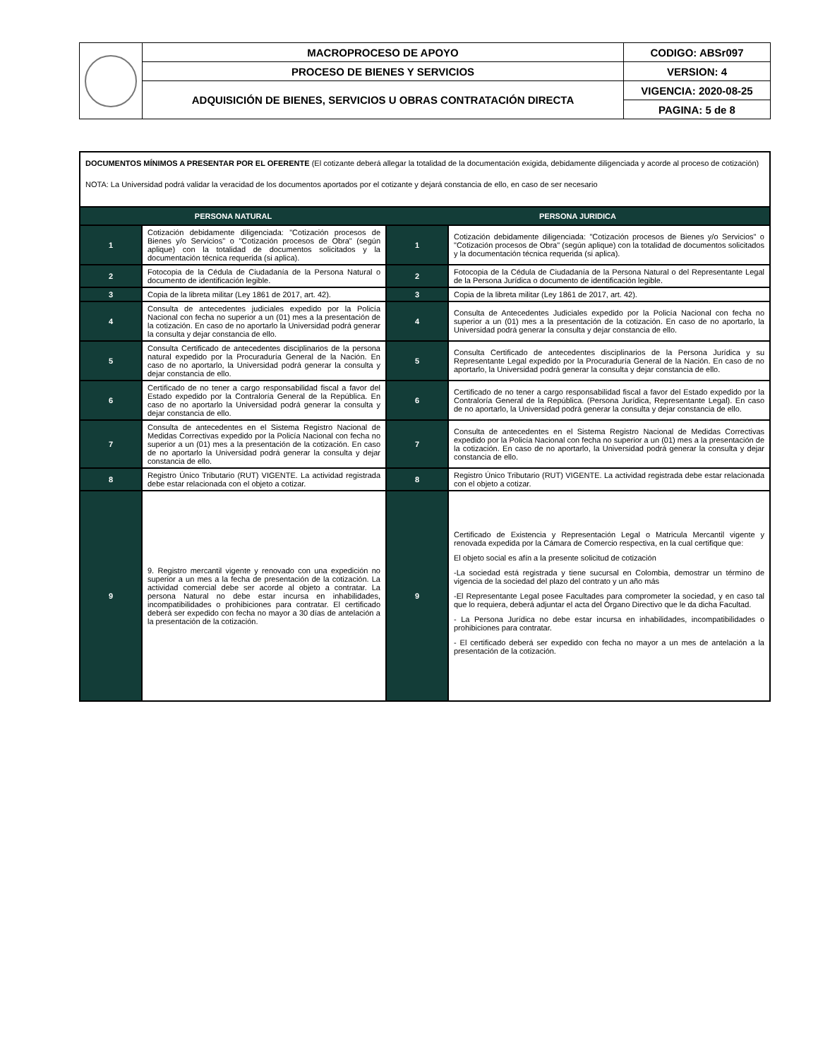| | MACROPROCESO DE APOYO | CODIGO: ABSr097 |
| | PROCESO DE BIENES Y SERVICIOS | VERSION: 4 |
| | ADQUISICIÓN DE BIENES, SERVICIOS U OBRAS CONTRATACIÓN DIRECTA | VIGENCIA: 2020-08-25 |
| | | PAGINA: 5 de 8 |
| DOCUMENTOS MÍNIMOS A PRESENTAR POR EL OFERENTE (El cotizante deberá allegar la totalidad de la documentación exigida, debidamente diligenciada y acorde al proceso de cotización) NOTA: La Universidad podrá validar la veracidad de los documentos aportados por el cotizante y dejará constancia de ello, en caso de ser necesario | | | |
| PERSONA NATURAL | | PERSONA JURIDICA | |
| 1 | Cotización debidamente diligenciada: "Cotización procesos de Bienes y/o Servicios" o "Cotización procesos de Obra" (según aplique) con la totalidad de documentos solicitados y la documentación técnica requerida (si aplica). | 1 | Cotización debidamente diligenciada: "Cotización procesos de Bienes y/o Servicios" o "Cotización procesos de Obra" (según aplique) con la totalidad de documentos solicitados y la documentación técnica requerida (si aplica). |
| 2 | Fotocopia de la Cédula de Ciudadanía de la Persona Natural o documento de identificación legible. | 2 | Fotocopia de la Cédula de Ciudadanía de la Persona Natural o del Representante Legal de la Persona Jurídica o documento de identificación legible. |
| 3 | Copia de la libreta militar (Ley 1861 de 2017, art. 42). | 3 | Copia de la libreta militar (Ley 1861 de 2017, art. 42). |
| 4 | Consulta de antecedentes judiciales expedido por la Policía Nacional con fecha no superior a un (01) mes a la presentación de la cotización. En caso de no aportarlo la Universidad podrá generar la consulta y dejar constancia de ello. | 4 | Consulta de Antecedentes Judiciales expedido por la Policía Nacional con fecha no superior a un (01) mes a la presentación de la cotización. En caso de no aportarlo, la Universidad podrá generar la consulta y dejar constancia de ello. |
| 5 | Consulta Certificado de antecedentes disciplinarios de la persona natural expedido por la Procuraduría General de la Nación. En caso de no aportarlo, la Universidad podrá generar la consulta y dejar constancia de ello. | 5 | Consulta Certificado de antecedentes disciplinarios de la Persona Jurídica y su Representante Legal expedido por la Procuraduría General de la Nación. En caso de no aportarlo, la Universidad podrá generar la consulta y dejar constancia de ello. |
| 6 | Certificado de no tener a cargo responsabilidad fiscal a favor del Estado expedido por la Contraloría General de la República. En caso de no aportarlo la Universidad podrá generar la consulta y dejar constancia de ello. | 6 | Certificado de no tener a cargo responsabilidad fiscal a favor del Estado expedido por la Contraloría General de la República. (Persona Jurídica, Representante Legal). En caso de no aportarlo, la Universidad podrá generar la consulta y dejar constancia de ello. |
| 7 | Consulta de antecedentes en el Sistema Registro Nacional de Medidas Correctivas expedido por la Policía Nacional con fecha no superior a un (01) mes a la presentación de la cotización. En caso de no aportarlo la Universidad podrá generar la consulta y dejar constancia de ello. | 7 | Consulta de antecedentes en el Sistema Registro Nacional de Medidas Correctivas expedido por la Policía Nacional con fecha no superior a un (01) mes a la presentación de la cotización. En caso de no aportarlo, la Universidad podrá generar la consulta y dejar constancia de ello. |
| 8 | Registro Único Tributario (RUT) VIGENTE. La actividad registrada debe estar relacionada con el objeto a cotizar. | 8 | Registro Único Tributario (RUT) VIGENTE. La actividad registrada debe estar relacionada con el objeto a cotizar. |
| 9 | 9. Registro mercantil vigente y renovado con una expedición no superior a un mes a la fecha de presentación de la cotización. La actividad comercial debe ser acorde al objeto a contratar. La persona Natural no debe estar incursa en inhabilidades, incompatibilidades o prohibiciones para contratar. El certificado deberá ser expedido con fecha no mayor a 30 días de antelación a la presentación de la cotización. | 9 | Certificado de Existencia y Representación Legal o Matricula Mercantil vigente y renovada expedida por la Cámara de Comercio respectiva, en la cual certifique que: El objeto social es afín a la presente solicitud de cotización -La sociedad está registrada y tiene sucursal en Colombia, demostrar un término de vigencia de la sociedad del plazo del contrato y un año más -El Representante Legal posee Facultades para comprometer la sociedad, y en caso tal que lo requiera, deberá adjuntar el acta del Órgano Directivo que le da dicha Facultad. - La Persona Jurídica no debe estar incursa en inhabilidades, incompatibilidades o prohibiciones para contratar. - El certificado deberá ser expedido con fecha no mayor a un mes de antelación a la presentación de la cotización. |